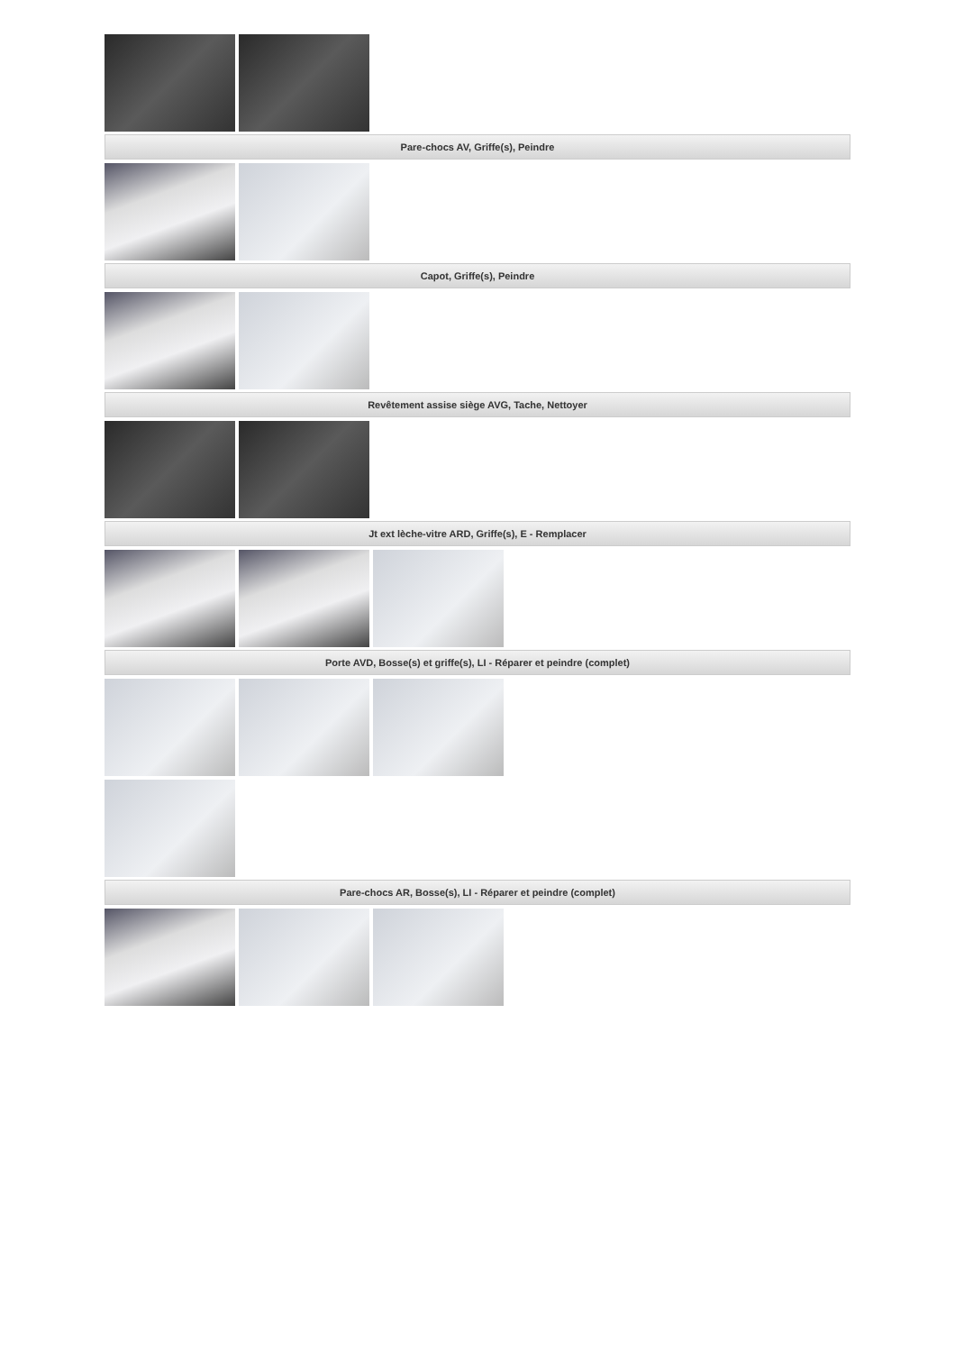Pare-chocs AV, Griffe(s), Peindre
Capot, Griffe(s), Peindre
Revêtement assise siège AVG, Tache, Nettoyer
Jt ext lèche-vitre ARD, Griffe(s), E - Remplacer
Porte AVD, Bosse(s) et griffe(s), LI - Réparer et peindre (complet)
Pare-chocs AR, Bosse(s), LI - Réparer et peindre (complet)